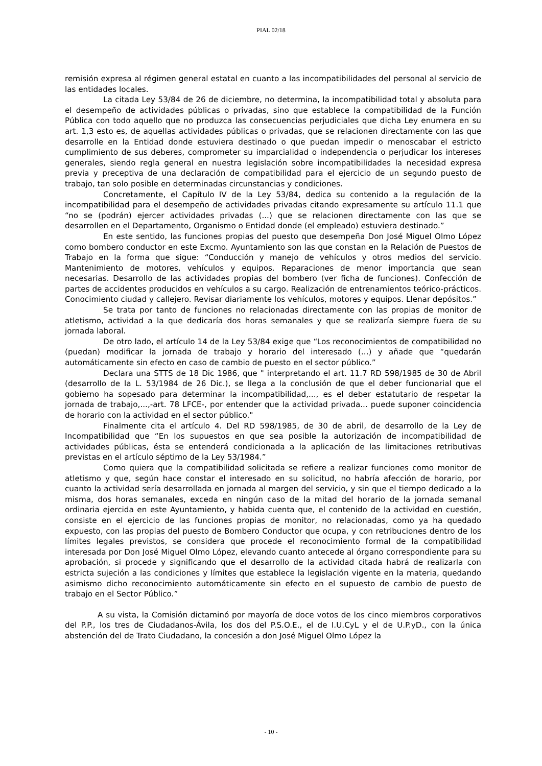PIAL 02/18
remisión expresa al régimen general estatal en cuanto a las incompatibilidades del personal al servicio de las entidades locales.
La citada Ley 53/84 de 26 de diciembre, no determina, la incompatibilidad total y absoluta para el desempeño de actividades públicas o privadas, sino que establece la compatibilidad de la Función Pública con todo aquello que no produzca las consecuencias perjudiciales que dicha Ley enumera en su art. 1,3 esto es, de aquellas actividades públicas o privadas, que se relacionen directamente con las que desarrolle en la Entidad donde estuviera destinado o que puedan impedir o menoscabar el estricto cumplimiento de sus deberes, comprometer su imparcialidad o independencia o perjudicar los intereses generales, siendo regla general en nuestra legislación sobre incompatibilidades la necesidad expresa previa y preceptiva de una declaración de compatibilidad para el ejercicio de un segundo puesto de trabajo, tan solo posible en determinadas circunstancias y condiciones.
Concretamente, el Capítulo IV de la Ley 53/84, dedica su contenido a la regulación de la incompatibilidad para el desempeño de actividades privadas citando expresamente su artículo 11.1 que “no se (podrán) ejercer actividades privadas (...) que se relacionen directamente con las que se desarrollen en el Departamento, Organismo o Entidad donde (el empleado) estuviera destinado.”
En este sentido, las funciones propias del puesto que desempeña Don José Miguel Olmo López como bombero conductor en este Excmo. Ayuntamiento son las que constan en la Relación de Puestos de Trabajo en la forma que sigue: “Conducción y manejo de vehículos y otros medios del servicio. Mantenimiento de motores, vehículos y equipos. Reparaciones de menor importancia que sean necesarias. Desarrollo de las actividades propias del bombero (ver ficha de funciones). Confección de partes de accidentes producidos en vehículos a su cargo. Realización de entrenamientos teórico-prácticos. Conocimiento ciudad y callejero. Revisar diariamente los vehículos, motores y equipos. Llenar depósitos.”
Se trata por tanto de funciones no relacionadas directamente con las propias de monitor de atletismo, actividad a la que dedicaría dos horas semanales y que se realizaría siempre fuera de su jornada laboral.
De otro lado, el artículo 14 de la Ley 53/84 exige que “Los reconocimientos de compatibilidad no (puedan) modificar la jornada de trabajo y horario del interesado (...) y añade que “quedarán automáticamente sin efecto en caso de cambio de puesto en el sector público.”
Declara una STTS de 18 Dic 1986, que " interpretando el art. 11.7 RD 598/1985 de 30 de Abril (desarrollo de la L. 53/1984 de 26 Dic.), se llega a la conclusión de que el deber funcionarial que el gobierno ha sopesado para determinar la incompatibilidad,..., es el deber estatutario de respetar la jornada de trabajo,...,-art. 78 LFCE-, por entender que la actividad privada... puede suponer coincidencia de horario con la actividad en el sector público."
Finalmente cita el artículo 4. Del RD 598/1985, de 30 de abril, de desarrollo de la Ley de Incompatibilidad que “En los supuestos en que sea posible la autorización de incompatibilidad de actividades públicas, ésta se entenderá condicionada a la aplicación de las limitaciones retributivas previstas en el artículo séptimo de la Ley 53/1984.”
Como quiera que la compatibilidad solicitada se refiere a realizar funciones como monitor de atletismo y que, según hace constar el interesado en su solicitud, no habría afección de horario, por cuanto la actividad sería desarrollada en jornada al margen del servicio, y sin que el tiempo dedicado a la misma, dos horas semanales, exceda en ningún caso de la mitad del horario de la jornada semanal ordinaria ejercida en este Ayuntamiento, y habida cuenta que, el contenido de la actividad en cuestión, consiste en el ejercicio de las funciones propias de monitor, no relacionadas, como ya ha quedado expuesto, con las propias del puesto de Bombero Conductor que ocupa, y con retribuciones dentro de los límites legales previstos, se considera que procede el reconocimiento formal de la compatibilidad interesada por Don José Miguel Olmo López, elevando cuanto antecede al órgano correspondiente para su aprobación, si procede y significando que el desarrollo de la actividad citada habrá de realizarla con estricta sujeción a las condiciones y límites que establece la legislación vigente en la materia, quedando asimismo dicho reconocimiento automáticamente sin efecto en el supuesto de cambio de puesto de trabajo en el Sector Público.”
A su vista, la Comisión dictaminó por mayoría de doce votos de los cinco miembros corporativos del P.P., los tres de Ciudadanos-Ávila, los dos del P.S.O.E., el de I.U.CyL y el de U.P.yD., con la única abstención del de Trato Ciudadano, la concesión a don José Miguel Olmo López la
- 10 -